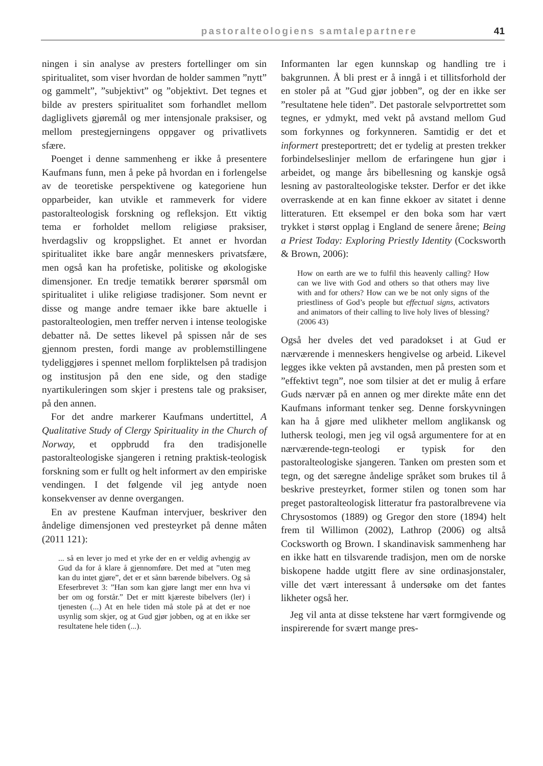pastoralteologiens samtalepartnere 41
ningen i sin analyse av presters fortellinger om sin spiritualitet, som viser hvordan de holder sammen ”nytt” og gammelt”, ”subjektivt” og ”objektivt. Det tegnes et bilde av presters spiritualitet som forhandlet mellom dagliglivets gjøremål og mer intensjonale praksiser, og mellom prestegjerningens oppgaver og privatlivets sfære.
Poenget i denne sammenheng er ikke å presentere Kaufmans funn, men å peke på hvordan en i forlengelse av de teoretiske perspektivene og kategoriene hun opparbeider, kan utvikle et rammeverk for videre pastoralteologisk forskning og refleksjon. Ett viktig tema er forholdet mellom religiøse praksiser, hverdagsliv og kroppslighet. Et annet er hvordan spiritualitet ikke bare angår menneskers privatsfære, men også kan ha profetiske, politiske og økologiske dimensjoner. En tredje tematikk berører spørsmål om spiritualitet i ulike religiøse tradisjoner. Som nevnt er disse og mange andre temaer ikke bare aktuelle i pastoralteologien, men treffer nerven i intense teologiske debatter nå. De settes likevel på spissen når de ses gjennom presten, fordi mange av problemstillingene tydeliggjøres i spennet mellom forpliktelsen på tradisjon og institusjon på den ene side, og den stadige nyartikuleringen som skjer i prestens tale og praksiser, på den annen.
For det andre markerer Kaufmans undertittel, A Qualitative Study of Clergy Spirituality in the Church of Norway, et oppbrudd fra den tradisjonelle pastoralteologiske sjangeren i retning praktisk-teologisk forskning som er fullt og helt informert av den empiriske vendingen. I det følgende vil jeg antyde noen konsekvenser av denne overgangen.
En av prestene Kaufman intervjuer, beskriver den åndelige dimensjonen ved presteyrket på denne måten (2011 121):
... så en lever jo med et yrke der en er veldig avhengig av Gud da for å klare å gjennomføre. Det med at ”uten meg kan du intet gjøre”, det er et sånn bærende bibelvers. Og så Efeserbrevet 3: ”Han som kan gjøre langt mer enn hva vi ber om og forstår.” Det er mitt kjæreste bibelvers (ler) i tjenesten (...) At en hele tiden må stole på at det er noe usynlig som skjer, og at Gud gjør jobben, og at en ikke ser resultatene hele tiden (...).
Informanten lar egen kunnskap og handling tre i bakgrunnen. Å bli prest er å inngå i et tillitsforhold der en stoler på at ”Gud gjør jobben”, og der en ikke ser ”resultatene hele tiden”. Det pastorale selvportrettet som tegnes, er ydmykt, med vekt på avstand mellom Gud som forkynnes og forkynneren. Samtidig er det et informert presteportrett; det er tydelig at presten trekker forbindelseslinjer mellom de erfaringene hun gjør i arbeidet, og mange års bibellesning og kanskje også lesning av pastoralteologiske tekster. Derfor er det ikke overraskende at en kan finne ekkoer av sitatet i denne litteraturen. Ett eksempel er den boka som har vært trykket i størst opplag i England de senere årene; Being a Priest Today: Exploring Priestly Identity (Cocksworth & Brown, 2006):
How on earth are we to fulfil this heavenly calling? How can we live with God and others so that others may live with and for others? How can we be not only signs of the priestliness of God’s people but effectual signs, activators and animators of their calling to live holy lives of blessing? (2006 43)
Også her dveles det ved paradokset i at Gud er nærværende i menneskers hengivelse og arbeid. Likevel legges ikke vekten på avstanden, men på presten som et ”effektivt tegn”, noe som tilsier at det er mulig å erfare Guds nærvær på en annen og mer direkte måte enn det Kaufmans informant tenker seg. Denne forskyvningen kan ha å gjøre med ulikheter mellom anglikansk og luthersk teologi, men jeg vil også argumentere for at en nærværende-tegn-teologi er typisk for den pastoralteologiske sjangeren. Tanken om presten som et tegn, og det særegne åndelige språket som brukes til å beskrive presteyrket, former stilen og tonen som har preget pastoralteologisk litteratur fra pastoralbrevene via Chrysostomos (1889) og Gregor den store (1894) helt frem til Willimon (2002), Lathrop (2006) og altså Cocksworth og Brown. I skandinavisk sammenheng har en ikke hatt en tilsvarende tradisjon, men om de norske biskopene hadde utgitt flere av sine ordinasjonstaler, ville det vært interessant å undersøke om det fantes likheter også her.
Jeg vil anta at disse tekstene har vært formgivende og inspirerende for svært mange pres-